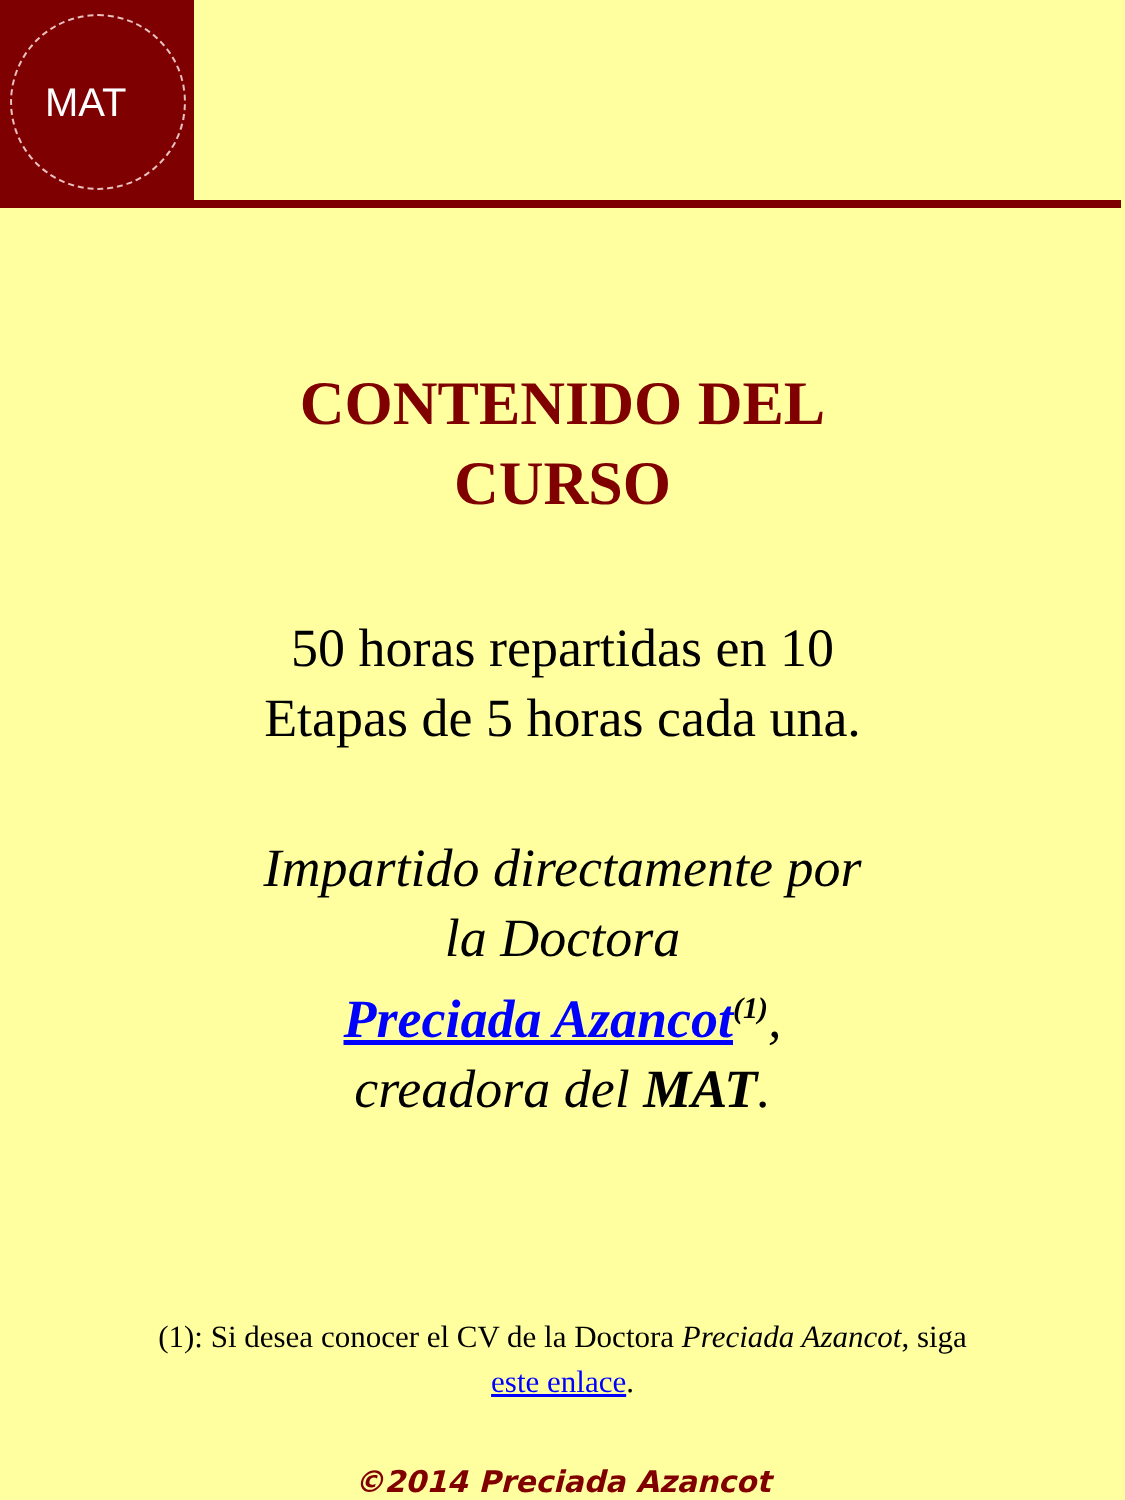MAT
CONTENIDO DEL
CURSO
50 horas repartidas en 10
Etapas de 5 horas cada una.
Impartido directamente por
la Doctora
Preciada Azancot<sup>(1)</sup>,
creadora del MAT.
(1): Si desea conocer el CV de la Doctora Preciada Azancot, siga
este enlace.
©2014 Preciada Azancot